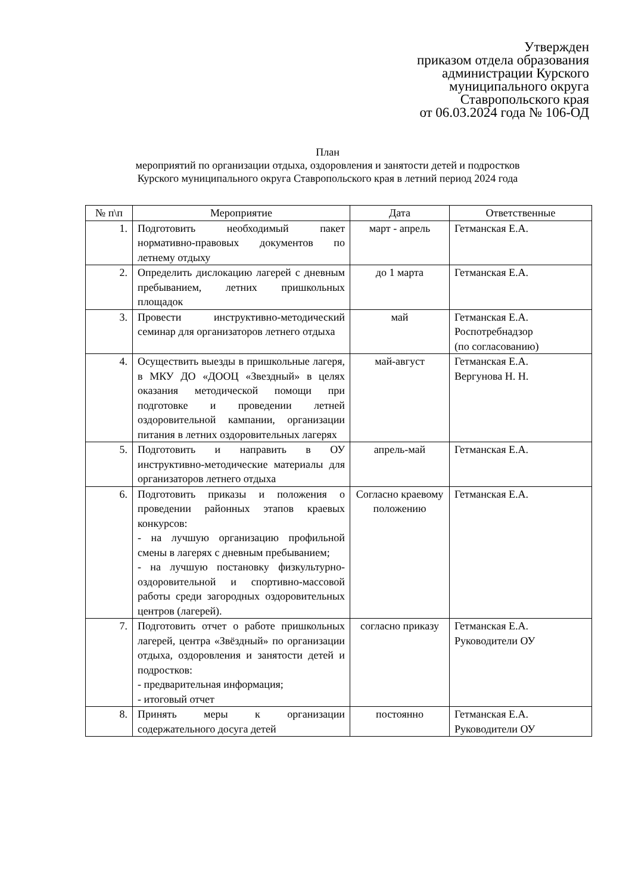Утвержден
приказом отдела образования
администрации Курского
муниципального округа
Ставропольского края
от 06.03.2024 года № 106-ОД
План
мероприятий по организации отдыха, оздоровления и занятости детей и подростков
Курского муниципального округа Ставропольского края в летний период 2024 года
| № п\п | Мероприятие | Дата | Ответственные |
| --- | --- | --- | --- |
| 1. | Подготовить необходимый пакет нормативно-правовых документов по летнему отдыху | март - апрель | Гетманская Е.А. |
| 2. | Определить дислокацию лагерей с дневным пребыванием, летних пришкольных площадок | до 1 марта | Гетманская Е.А. |
| 3. | Провести инструктивно-методический семинар для организаторов летнего отдыха | май | Гетманская Е.А. Роспотребнадзор (по согласованию) |
| 4. | Осуществить выезды в пришкольные лагеря, в МКУ ДО «ДООЦ «Звездный» в целях оказания методической помощи при подготовке и проведении летней оздоровительной кампании, организации питания в летних оздоровительных лагерях | май-август | Гетманская Е.А. Вергунова Н. Н. |
| 5. | Подготовить и направить в ОУ инструктивно-методические материалы для организаторов летнего отдыха | апрель-май | Гетманская Е.А. |
| 6. | Подготовить приказы и положения о проведении районных этапов краевых конкурсов: - на лучшую организацию профильной смены в лагерях с дневным пребыванием; - на лучшую постановку физкультурно-оздоровительной и спортивно-массовой работы среди загородных оздоровительных центров (лагерей). | Согласно краевому положению | Гетманская Е.А. |
| 7. | Подготовить отчет о работе пришкольных лагерей, центра «Звёздный» по организации отдыха, оздоровления и занятости детей и подростков: - предварительная информация; - итоговый отчет | согласно приказу | Гетманская Е.А. Руководители ОУ |
| 8. | Принять меры к организации содержательного досуга детей | постоянно | Гетманская Е.А. Руководители ОУ |